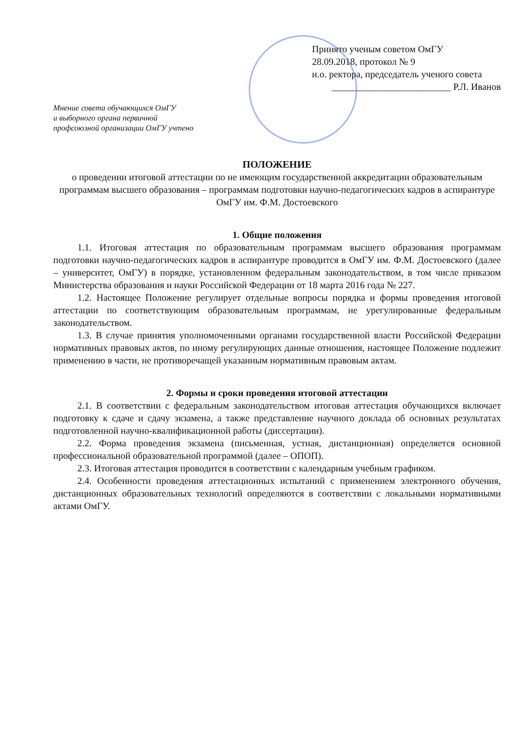Принято ученым советом ОмГУ
28.09.2018, протокол № 9
и.о. ректора, председатель ученого совета
_________________________ Р.Л. Иванов
Мнение совета обучающихся ОмГУ
и выборного органа первичной
профсоюзной организации ОмГУ учтено
ПОЛОЖЕНИЕ
о проведении итоговой аттестации по не имеющим государственной аккредитации образовательным программам высшего образования – программам подготовки научно-педагогических кадров в аспирантуре ОмГУ им. Ф.М. Достоевского
1. Общие положения
1.1. Итоговая аттестация по образовательным программам высшего образования программам подготовки научно-педагогических кадров в аспирантуре проводится в ОмГУ им. Ф.М. Достоевского (далее – университет, ОмГУ) в порядке, установленном федеральным законодательством, в том числе приказом Министерства образования и науки Российской Федерации от 18 марта 2016 года № 227.
1.2. Настоящее Положение регулирует отдельные вопросы порядка и формы проведения итоговой аттестации по соответствующим образовательным программам, не урегулированные федеральным законодательством.
1.3. В случае принятия уполномоченными органами государственной власти Российской Федерации нормативных правовых актов, по иному регулирующих данные отношения, настоящее Положение подлежит применению в части, не противоречащей указанным нормативным правовым актам.
2. Формы и сроки проведения итоговой аттестации
2.1. В соответствии с федеральным законодательством итоговая аттестация обучающихся включает подготовку к сдаче и сдачу экзамена, а также представление научного доклада об основных результатах подготовленной научно-квалификационной работы (диссертации).
2.2. Форма проведения экзамена (письменная, устная, дистанционная) определяется основной профессиональной образовательной программой (далее – ОПОП).
2.3. Итоговая аттестация проводится в соответствии с календарным учебным графиком.
2.4. Особенности проведения аттестационных испытаний с применением электронного обучения, дистанционных образовательных технологий определяются в соответствии с локальными нормативными актами ОмГУ.